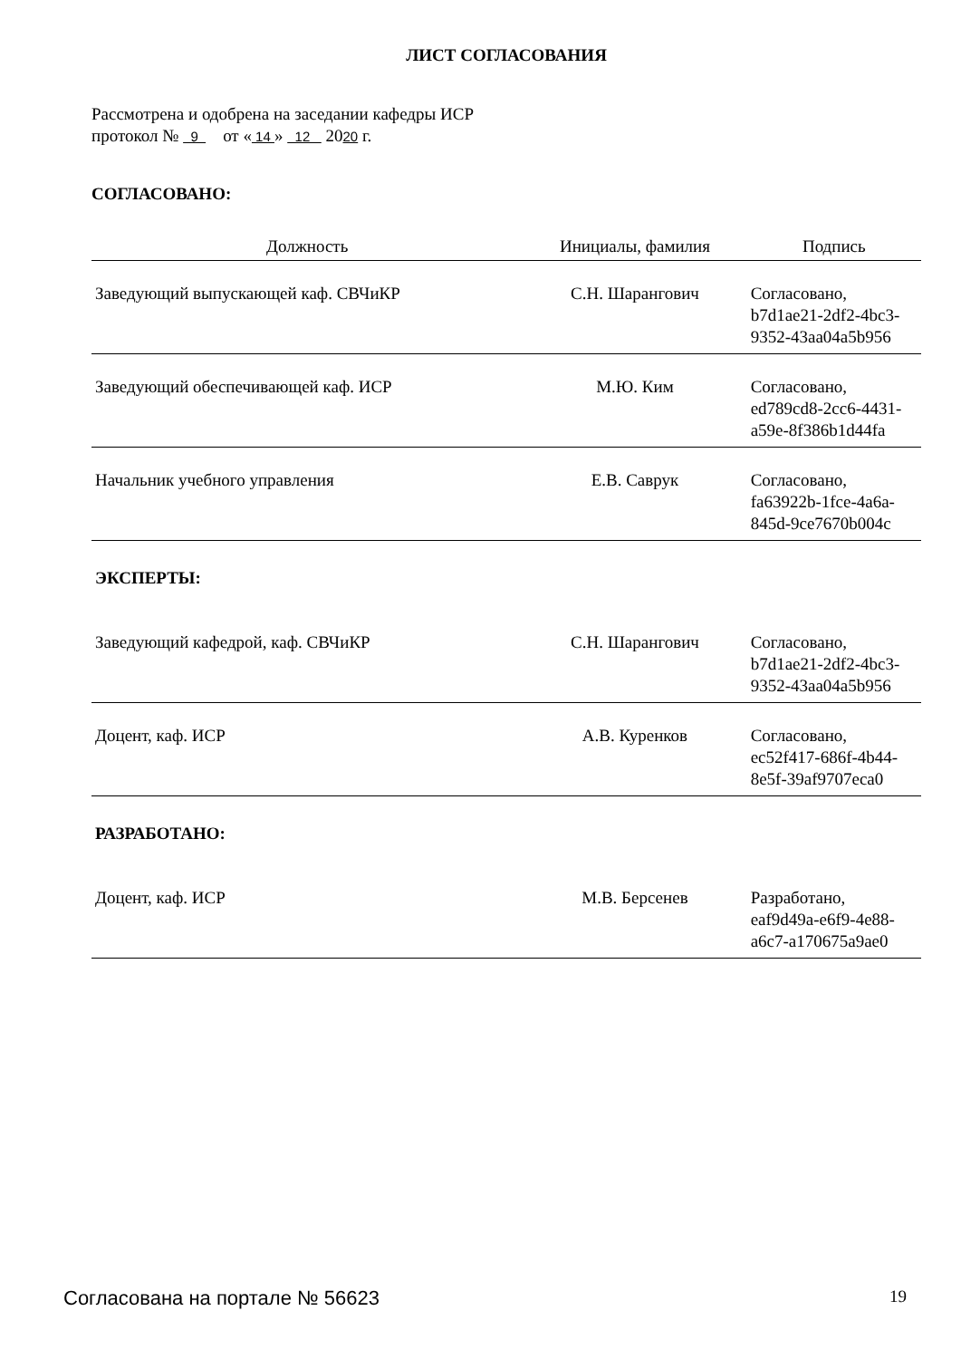ЛИСТ СОГЛАСОВАНИЯ
Рассмотрена и одобрена на заседании кафедры ИСР
протокол № 9 от « 14 » 12 2020 г.
СОГЛАСОВАНО:
| Должность | Инициалы, фамилия | Подпись |
| --- | --- | --- |
| Заведующий выпускающей каф. СВЧиКР | С.Н. Шарангович | Согласовано, b7d1ae21-2df2-4bc3-9352-43aa04a5b956 |
| Заведующий обеспечивающей каф. ИСР | М.Ю. Ким | Согласовано, ed789cd8-2cc6-4431-a59e-8f386b1d44fa |
| Начальник учебного управления | Е.В. Саврук | Согласовано, fa63922b-1fce-4a6a-845d-9ce7670b004c |
ЭКСПЕРТЫ:
| Заведующий кафедрой, каф. СВЧиКР | С.Н. Шарангович | Согласовано, b7d1ae21-2df2-4bc3-9352-43aa04a5b956 |
| Доцент, каф. ИСР | А.В. Куренков | Согласовано, ec52f417-686f-4b44-8e5f-39af9707eca0 |
РАЗРАБОТАНО:
| Доцент, каф. ИСР | М.В. Берсенев | Разработано, eaf9d49a-e6f9-4e88-a6c7-a170675a9ae0 |
Согласована на портале № 56623 19